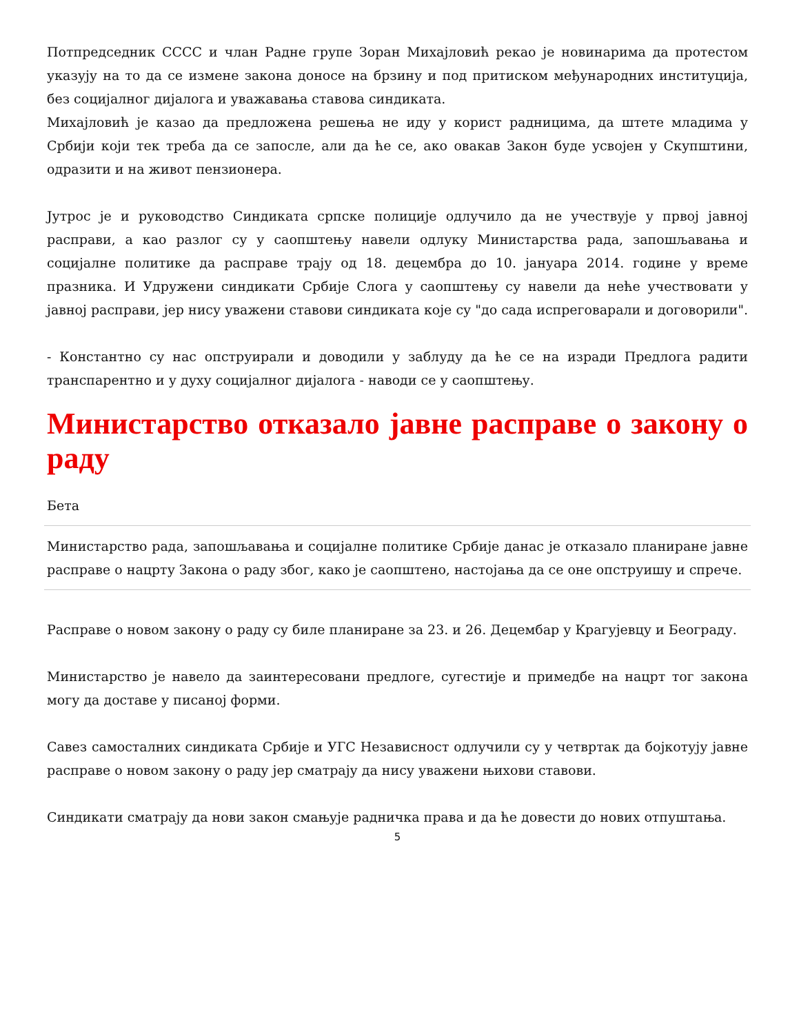Потпредседник СССС и члан Радне групе Зоран Михајловић рекао је новинарима да протестом указују на то да се измене закона доносе на брзину и под притиском међународних институција, без социјалног дијалога и уважавања ставова синдиката.
Михајловић је казао да предложена решења не иду у корист радницима, да штете младима у Србији који тек треба да се запосле, али да ће се, ако овакав Закон буде усвојен у Скупштини, одразити и на живот пензионера.
Јутрос је и руководство Синдиката српске полиције одлучило да не учествује у првој јавној расправи, а као разлог су у саопштењу навели одлуку Министарства рада, запошљавања и социјалне политике да расправе трају од 18. децембра до 10. јануара 2014. године у време празника. И Удружени синдикати Србије Слога у саопштењу су навели да неће учествовати у јавној расправи, јер нису уважени ставови синдиката које су "до сада испреговарали и договорили".
- Константно су нас опструирали и доводили у заблуду да ће се на изради Предлога радити транспарентно и у духу социјалног дијалога - наводи се у саопштењу.
Министарство отказало јавне расправе о закону о раду
Бета
Министарство рада, запошљавања и социјалне политике Србије данас је отказало планиране јавне расправе о нацрту Закона о раду због, како је саопштено, настојања да се оне опструишу и спрече.
Расправе о новом закону о раду су биле планиране за 23. и 26. Децембар у Крагујевцу и Београду.
Министарство је навело да заинтересовани предлоге, сугестије и примедбе на нацрт тог закона могу да доставе у писаној форми.
Савез самосталних синдиката Србије и УГС Независност одлучили су у четвртак да бојкотују јавне расправе о новом закону о раду јер сматрају да нису уважени њихови ставови.
Синдикати сматрају да нови закон смањује радничка права и да ће довести до нових отпуштања.
5